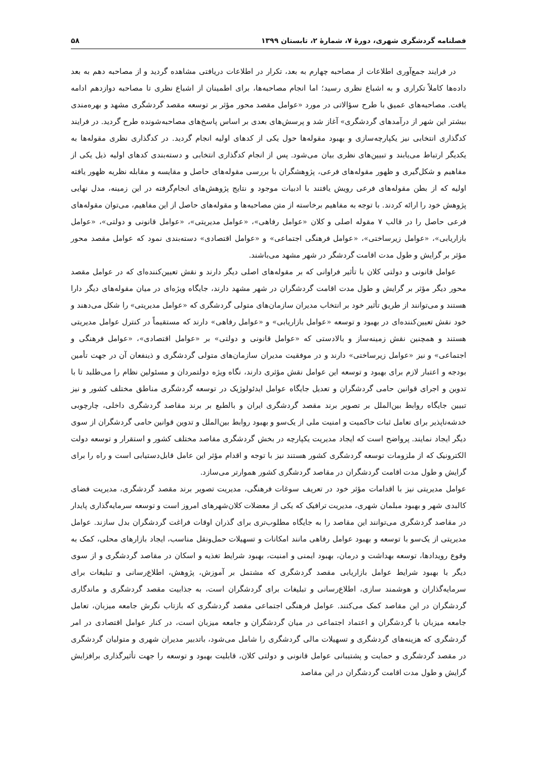فصلنامه گردشگری شهری، دورۀ ۷، شمارۀ ۲، تابستان ۱۳۹۹ ۵۸
در فرایند جمع‌آوری اطلاعات از مصاحبه چهارم به بعد، تکرار در اطلاعات دریافتی مشاهده گردید و از مصاحبه دهم به بعد داده‌ها کاملاً تکراری و به اشباع نظری رسید؛ اما انجام مصاحبه‌ها، برای اطمینان از اشباع نظری تا مصاحبه دوازدهم ادامه یافت. مصاحبه‌های عمیق با طرح سؤالاتی در مورد «عوامل مقصد محور مؤثر بر توسعه مقصد گردشگری مشهد و بهره‌مندی بیشتر این شهر از درآمدهای گردشگری» آغاز شد و پرسش‌های بعدی بر اساس پاسخ‌های مصاحبه‌شونده طرح گردید. در فرایند کدگذاری انتخابی نیز یکپارچه‌سازی و بهبود مقوله‌ها حول یکی از کدهای اولیه انجام گردید. در کدگذاری نظری مقوله‌ها به یکدیگر ارتباط می‌یابند و تبیین‌های نظری بیان می‌شود. پس از انجام کدگذاری انتخابی و دسته‌بندی کدهای اولیه ذیل یکی از مفاهیم و شکل‌گیری و ظهور مقوله‌های فرعی، پژوهشگران با بررسی مقوله‌های حاصل و مقایسه و مقابله نظریه ظهور یافته اولیه که از بطن مقوله‌های فرعی رویش یافتند با ادبیات موجود و نتایج پژوهش‌های انجام‌گرفته در این زمینه، مدل نهایی پژوهش خود را ارائه کردند. با توجه به مفاهیم برخاسته از متن مصاحبه‌ها و مقوله‌های حاصل از این مفاهیم، می‌توان مقوله‌های فرعی حاصل را در قالب ۷ مقوله اصلی و کلان «عوامل رفاهی»، «عوامل مدیریتی»، «عوامل قانونی و دولتی»، «عوامل بازاریابی»، «عوامل زیرساختی»، «عوامل فرهنگی اجتماعی» و «عوامل اقتصادی» دسته‌بندی نمود که عوامل مقصد محور مؤثر بر گرایش و طول مدت اقامت گردشگر در شهر مشهد می‌باشند.
عوامل قانونی و دولتی کلان با تأثیر فراوانی که بر مقوله‌های اصلی دیگر دارند و نقش تعیین‌کننده‌ای که در عوامل مقصد محور دیگر مؤثر بر گرایش و طول مدت اقامت گردشگران در شهر مشهد دارند، جایگاه ویژه‌ای در میان مقوله‌های دیگر دارا هستند و می‌توانند از طریق تأثیر خود بر انتخاب مدیران سازمان‌های متولی گردشگری که «عوامل مدیریتی» را شکل می‌دهند و خود نقش تعیین‌کننده‌ای در بهبود و توسعه «عوامل بازاریابی» و «عوامل رفاهی» دارند که مستقیماً در کنترل عوامل مدیریتی هستند و همچنین نقش زمینه‌ساز و بالادستی که «عوامل قانونی و دولتی» بر «عوامل اقتصادی»، «عوامل فرهنگی و اجتماعی» و نیز «عوامل زیرساختی» دارند و در موفقیت مدیران سازمان‌های متولی گردشگری و ذینفعان آن در جهت تأمین بودجه و اعتبار لازم برای بهبود و توسعه این عوامل نقش مؤثری دارند، نگاه ویژه دولتمردان و مسئولین نظام را می‌طلبد تا با تدوین و اجرای قوانین حامی گردشگران و تعدیل جایگاه عوامل ایدئولوژیک در توسعه گردشگری مناطق مختلف کشور و نیز تبیین جایگاه روابط بین‌الملل بر تصویر برند مقصد گردشگری ایران و بالطبع بر برند مقاصد گردشگری داخلی، چارچوبی خدشه‌ناپذیر برای تعامل ثبات حاکمیت و امنیت ملی از یک‌سو و بهبود روابط بین‌الملل و تدوین قوانین حامی گردشگران از سوی دیگر ایجاد نمایند. پرواضح است که ایجاد مدیریت یکپارچه در بخش گردشگری مقاصد مختلف کشور و استقرار و توسعه دولت الکترونیک که از ملزومات توسعه گردشگری کشور هستند نیز با توجه و اقدام مؤثر این عامل قابل‌دستیابی است و راه را برای گرایش و طول مدت اقامت گردشگران در مقاصد گردشگری کشور هموارتر می‌سازد.
عوامل مدیریتی نیز با اقدامات مؤثر خود در تعریف سوغات فرهنگی، مدیریت تصویر برند مقصد گردشگری، مدیریت فضای کالبدی شهر و بهبود مبلمان شهری، مدیریت ترافیک که یکی از معضلات کلان‌شهرهای امروز است و توسعه سرمایه‌گذاری پایدار در مقاصد گردشگری می‌توانند این مقاصد را به جایگاه مطلوب‌تری برای گذران اوقات فراغت گردشگران بدل سازند. عوامل مدیریتی از یک‌سو با توسعه و بهبود عوامل رفاهی مانند امکانات و تسهیلات حمل‌ونقل مناسب، ایجاد بازارهای محلی، کمک به وقوع رویدادها، توسعه بهداشت و درمان، بهبود ایمنی و امنیت، بهبود شرایط تغذیه و اسکان در مقاصد گردشگری و از سوی دیگر با بهبود شرایط عوامل بازاریابی مقصد گردشگری که مشتمل بر آموزش، پژوهش، اطلاع‌رسانی و تبلیغات برای سرمایه‌گذاران و هوشمند سازی، اطلاع‌رسانی و تبلیغات برای گردشگران است، به جذابیت مقصد گردشگری و ماندگاری گردشگران در این مقاصد کمک می‌کنند. عوامل فرهنگی اجتماعی مقصد گردشگری که بازتاب نگرش جامعه میزبان، تعامل جامعه میزبان با گردشگران و اعتماد اجتماعی در میان گردشگران و جامعه میزبان است، در کنار عوامل اقتصادی در امر گردشگری که هزینه‌های گردشگری و تسهیلات مالی گردشگری را شامل می‌شود، باتدبیر مدیران شهری و متولیان گردشگری در مقصد گردشگری و حمایت و پشتیبانی عوامل قانونی و دولتی کلان، قابلیت بهبود و توسعه را جهت تأثیرگذاری برافزایش گرایش و طول مدت اقامت گردشگران در این مقاصد